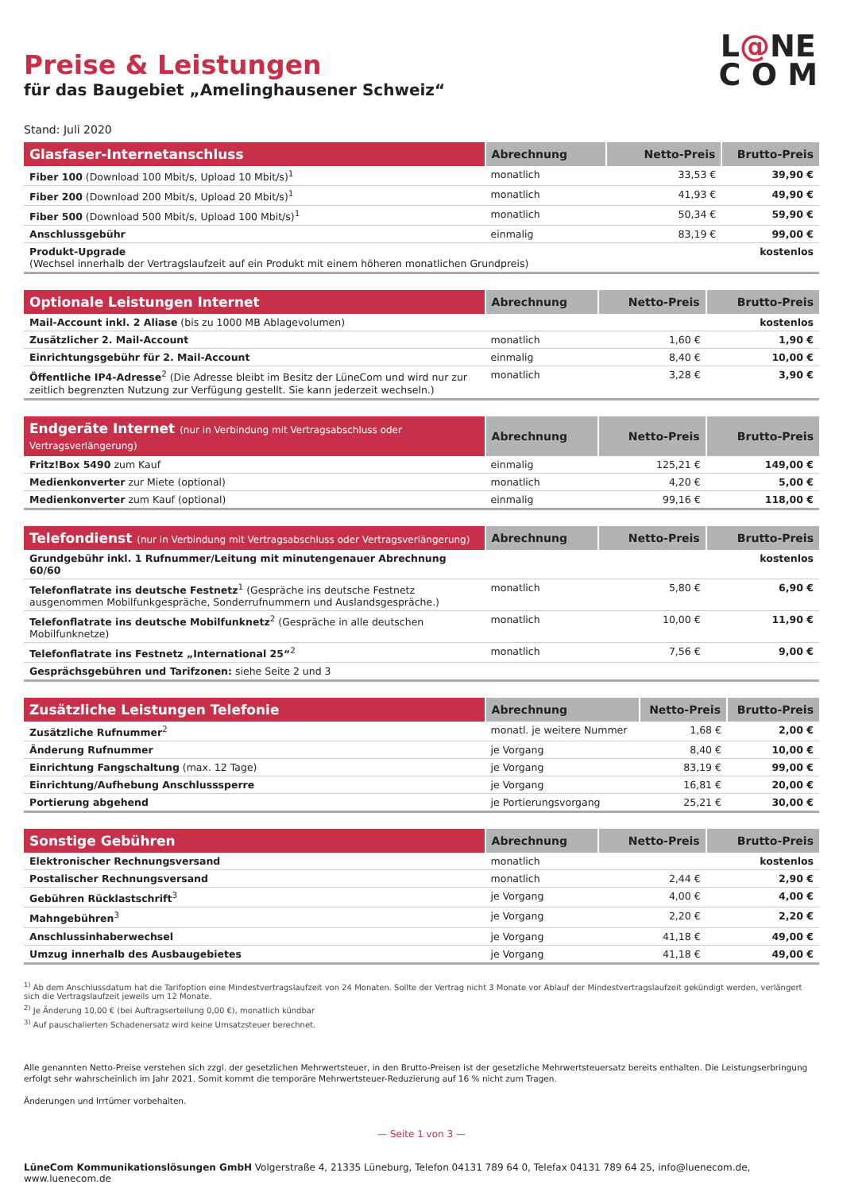L@NE
C O M
Preise & Leistungen
für das Baugebiet „Amelinghausener Schweiz“
Stand: Juli 2020
| Glasfaser-Internetanschluss | Abrechnung | Netto-Preis | Brutto-Preis |
| --- | --- | --- | --- |
| Fiber 100 (Download 100 Mbit/s, Upload 10 Mbit/s)<sup>1</sup> | monatlich | 33,53 € | 39,90 € |
| Fiber 200 (Download 200 Mbit/s, Upload 20 Mbit/s)<sup>1</sup> | monatlich | 41,93 € | 49,90 € |
| Fiber 500 (Download 500 Mbit/s, Upload 100 Mbit/s)<sup>1</sup> | monatlich | 50,34 € | 59,90 € |
| Anschlussgebühr | einmalig | 83,19 € | 99,00 € |
| Produkt-Upgrade (Wechsel innerhalb der Vertragslaufzeit auf ein Produkt mit einem höheren monatlichen Grundpreis) | | | kostenlos |
| Optionale Leistungen Internet | Abrechnung | Netto-Preis | Brutto-Preis |
| --- | --- | --- | --- |
| Mail-Account inkl. 2 Aliase (bis zu 1000 MB Ablagevolumen) | | | kostenlos |
| Zusätzlicher 2. Mail-Account | monatlich | 1,60 € | 1,90 € |
| Einrichtungsgebühr für 2. Mail-Account | einmalig | 8,40 € | 10,00 € |
| Öffentliche IP4-Adresse<sup>2</sup> (Die Adresse bleibt im Besitz der LüneCom und wird nur zur zeitlich begrenzten Nutzung zur Verfügung gestellt. Sie kann jederzeit wechseln.) | monatlich | 3,28 € | 3,90 € |
| Endgeräte Internet (nur in Verbindung mit Vertragsabschluss oder Vertragsverlängerung) | Abrechnung | Netto-Preis | Brutto-Preis |
| --- | --- | --- | --- |
| Fritz!Box 5490 zum Kauf | einmalig | 125,21 € | 149,00 € |
| Medienkonverter zur Miete (optional) | monatlich | 4,20 € | 5,00 € |
| Medienkonverter zum Kauf (optional) | einmalig | 99,16 € | 118,00 € |
| Telefondienst (nur in Verbindung mit Vertragsabschluss oder Vertragsverlängerung) | Abrechnung | Netto-Preis | Brutto-Preis |
| --- | --- | --- | --- |
| Grundgebühr inkl. 1 Rufnummer/Leitung mit minutengenauer Abrechnung 60/60 | | | kostenlos |
| Telefonflatrate ins deutsche Festnetz<sup>1</sup> (Gespräche ins deutsche Festnetz ausgenommen Mobilfunkgespräche, Sonderrufnummern und Auslandsgespräche.) | monatlich | 5,80 € | 6,90 € |
| Telefonflatrate ins deutsche Mobilfunknetz<sup>2</sup> (Gespräche in alle deutschen Mobilfunknetze) | monatlich | 10,00 € | 11,90 € |
| Telefonflatrate ins Festnetz „International 25“<sup>2</sup> | monatlich | 7,56 € | 9,00 € |
| Gesprächsgebühren und Tarifzonen: siehe Seite 2 und 3 | | | |
| Zusätzliche Leistungen Telefonie | Abrechnung | Netto-Preis | Brutto-Preis |
| --- | --- | --- | --- |
| Zusätzliche Rufnummer<sup>2</sup> | monatl. je weitere Nummer | 1,68 € | 2,00 € |
| Änderung Rufnummer | je Vorgang | 8,40 € | 10,00 € |
| Einrichtung Fangschaltung (max. 12 Tage) | je Vorgang | 83,19 € | 99,00 € |
| Einrichtung/Aufhebung Anschlusssperre | je Vorgang | 16,81 € | 20,00 € |
| Portierung abgehend | je Portierungsvorgang | 25,21 € | 30,00 € |
| Sonstige Gebühren | Abrechnung | Netto-Preis | Brutto-Preis |
| --- | --- | --- | --- |
| Elektronischer Rechnungsversand | monatlich | | kostenlos |
| Postalischer Rechnungsversand | monatlich | 2,44 € | 2,90 € |
| Gebühren Rücklastschrift<sup>3</sup> | je Vorgang | 4,00 € | 4,00 € |
| Mahngebühren<sup>3</sup> | je Vorgang | 2,20 € | 2,20 € |
| Anschlussinhaberwechsel | je Vorgang | 41,18 € | 49,00 € |
| Umzug innerhalb des Ausbaugebietes | je Vorgang | 41,18 € | 49,00 € |
<sup>1)</sup> Ab dem Anschlussdatum hat die Tarifoption eine Mindestvertragslaufzeit von 24 Monaten. Sollte der Vertrag nicht 3 Monate vor Ablauf der Mindestvertragslaufzeit gekündigt werden, verlängert sich die Vertragslaufzeit jeweils um 12 Monate.
<sup>2)</sup> Je Änderung 10,00 € (bei Auftragserteilung 0,00 €), monatlich kündbar
<sup>3)</sup> Auf pauschalierten Schadenersatz wird keine Umsatzsteuer berechnet.
Alle genannten Netto-Preise verstehen sich zzgl. der gesetzlichen Mehrwertsteuer, in den Brutto-Preisen ist der gesetzliche Mehrwertsteuersatz bereits enthalten. Die Leistungserbringung erfolgt sehr wahrscheinlich im Jahr 2021. Somit kommt die temporäre Mehrwertsteuer-Reduzierung auf 16 % nicht zum Tragen.
Änderungen und Irrtümer vorbehalten.
— Seite 1 von 3 —
LüneCom Kommunikationslösungen GmbH Volgerstraße 4, 21335 Lüneburg, Telefon 04131 789 64 0, Telefax 04131 789 64 25, info@luenecom.de, www.luenecom.de